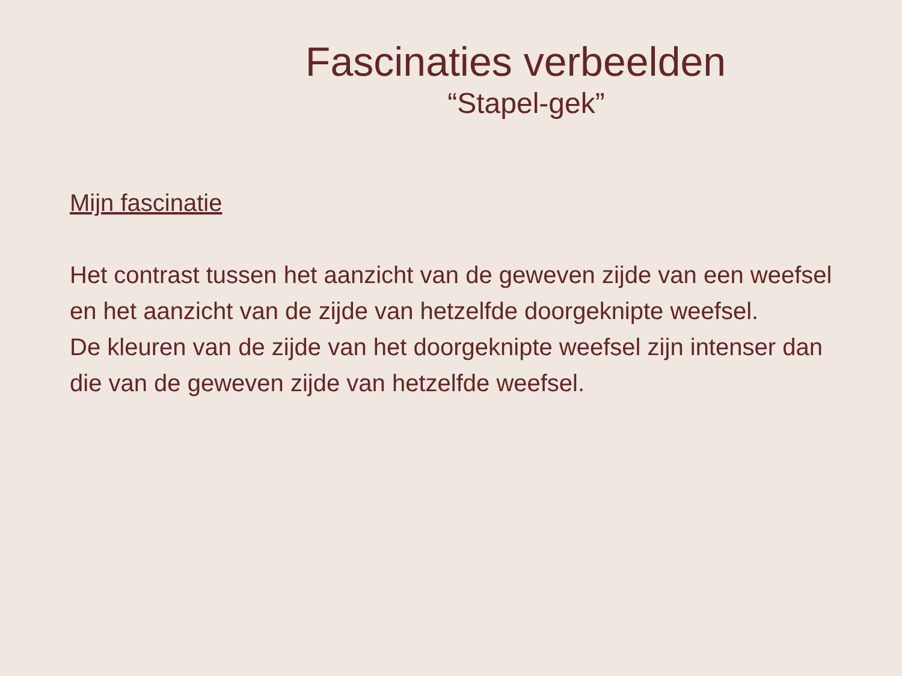Fascinaties verbeelden
“Stapel-gek”
Mijn fascinatie
Het contrast tussen het aanzicht van de geweven zijde van een weefsel en het aanzicht van de zijde van hetzelfde doorgeknipte weefsel.
De kleuren van de zijde van het doorgeknipte weefsel zijn intenser dan die van de geweven zijde van hetzelfde weefsel.